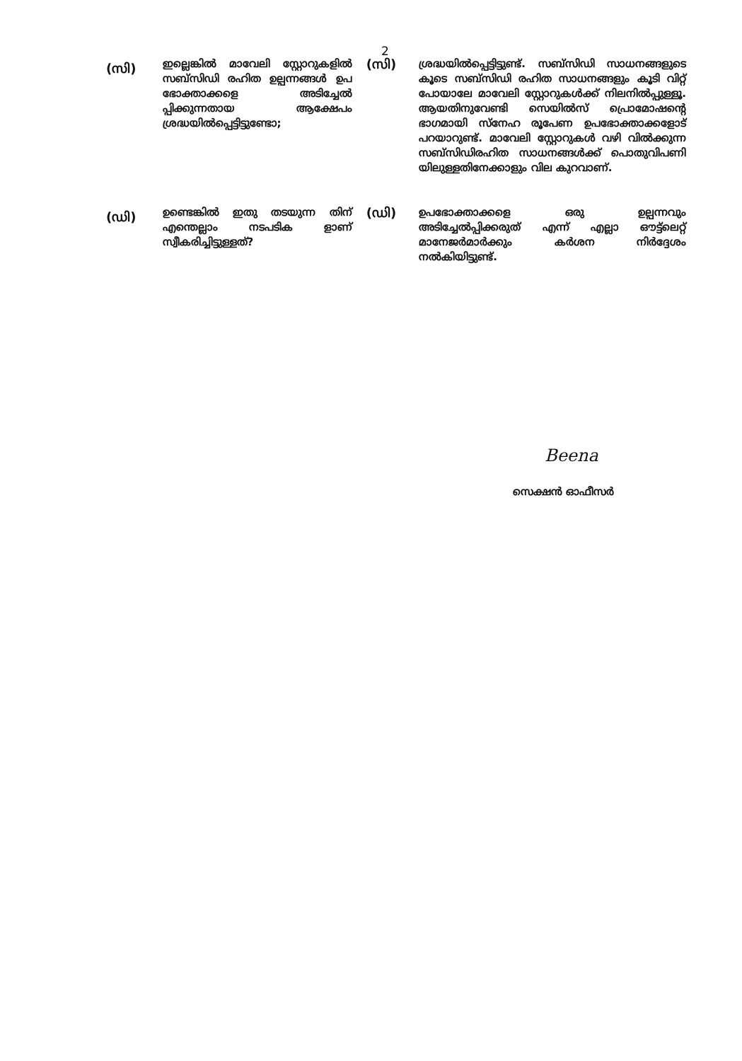2
(സി)
ഇല്ലെങ്കിൽ മാവേലി സ്റ്റോറുകളിൽ സബ്സിഡി രഹിത ഉല്പന്നങ്ങൾ ഉപ ഭോക്താക്കളെ അടിച്ചേൽ പ്പിക്കുന്നതായ ആക്ഷേപം ശ്രദ്ധയിൽപ്പെട്ടിട്ടുണ്ടോ;
(സി)
ശ്രദ്ധയിൽപ്പെട്ടിട്ടുണ്ട്. സബ്സിഡി സാധനങ്ങളുടെ കൂടെ സബ്സിഡി രഹിത സാധനങ്ങളും കൂടി വിറ്റ് പോയാലേ മാവേലി സ്റ്റോറുകൾക്ക് നിലനിൽപ്പുള്ളൂ. ആയതിനുവേണ്ടി സെയിൽസ് പ്രൊമോഷന്റെ ഭാഗമായി സ്നേഹ രൂപേണ ഉപഭോക്താക്കളോട് പറയാറുണ്ട്. മാവേലി സ്റ്റോറുകൾ വഴി വിൽക്കുന്ന സബ്സിഡിരഹിത സാധനങ്ങൾക്ക് പൊതുവിപണി യിലുള്ളതിനേക്കാളും വില കുറവാണ്.
(ഡി)
ഉണ്ടെങ്കിൽ ഇതു തടയുന്ന തിന് എന്തെല്ലാം നടപടിക ളാണ് സ്വീകരിച്ചിട്ടുള്ളത്?
(ഡി)
ഉപഭോക്താക്കളെ ഒരു ഉല്പന്നവും അടിച്ചേൽപ്പിക്കരുത് എന്ന് എല്ലാ ഔട്ട്ലെറ്റ് മാനേജർമാർക്കും കർശന നിർദ്ദേശം നൽകിയിട്ടുണ്ട്.
Beena
സെക്ഷൻ ഓഫീസർ